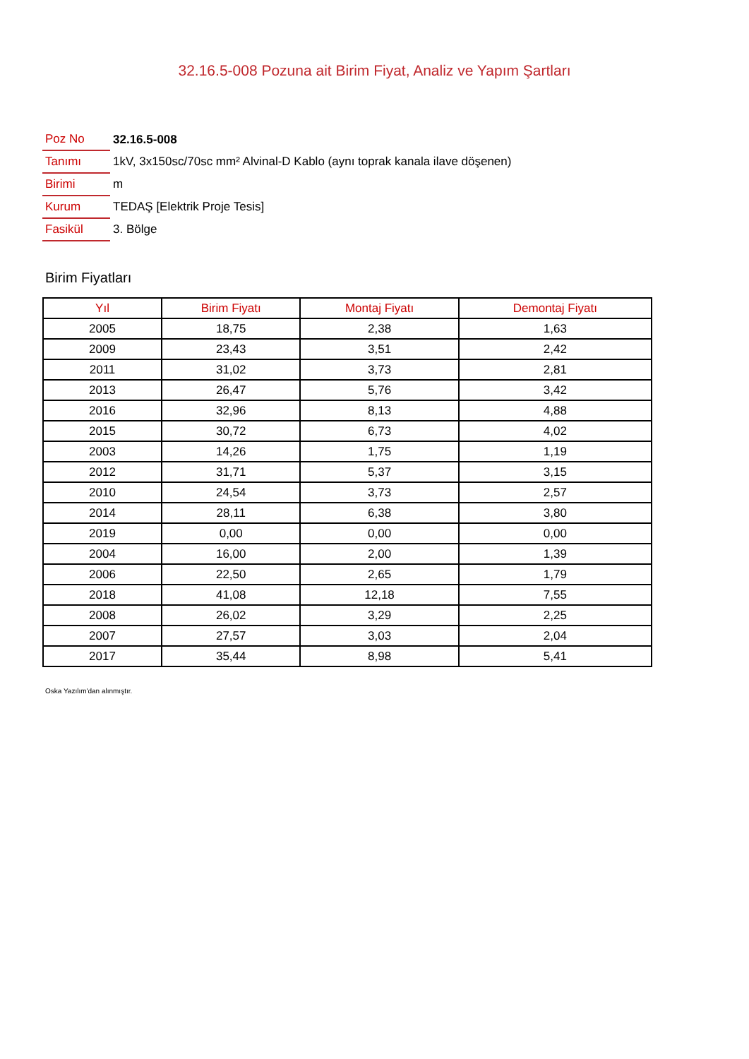32.16.5-008 Pozuna ait Birim Fiyat, Analiz ve Yapım Şartları
| Poz No | 32.16.5-008 |
| Tanımı | 1kV, 3x150sc/70sc mm² Alvinal-D Kablo (aynı toprak kanala ilave döşenen) |
| Birimi | m |
| Kurum | TEDAŞ [Elektrik Proje Tesis] |
| Fasikül | 3. Bölge |
Birim Fiyatları
| Yıl | Birim Fiyatı | Montaj Fiyatı | Demontaj Fiyatı |
| --- | --- | --- | --- |
| 2005 | 18,75 | 2,38 | 1,63 |
| 2009 | 23,43 | 3,51 | 2,42 |
| 2011 | 31,02 | 3,73 | 2,81 |
| 2013 | 26,47 | 5,76 | 3,42 |
| 2016 | 32,96 | 8,13 | 4,88 |
| 2015 | 30,72 | 6,73 | 4,02 |
| 2003 | 14,26 | 1,75 | 1,19 |
| 2012 | 31,71 | 5,37 | 3,15 |
| 2010 | 24,54 | 3,73 | 2,57 |
| 2014 | 28,11 | 6,38 | 3,80 |
| 2019 | 0,00 | 0,00 | 0,00 |
| 2004 | 16,00 | 2,00 | 1,39 |
| 2006 | 22,50 | 2,65 | 1,79 |
| 2018 | 41,08 | 12,18 | 7,55 |
| 2008 | 26,02 | 3,29 | 2,25 |
| 2007 | 27,57 | 3,03 | 2,04 |
| 2017 | 35,44 | 8,98 | 5,41 |
Oska Yazılım'dan alınmıştır.